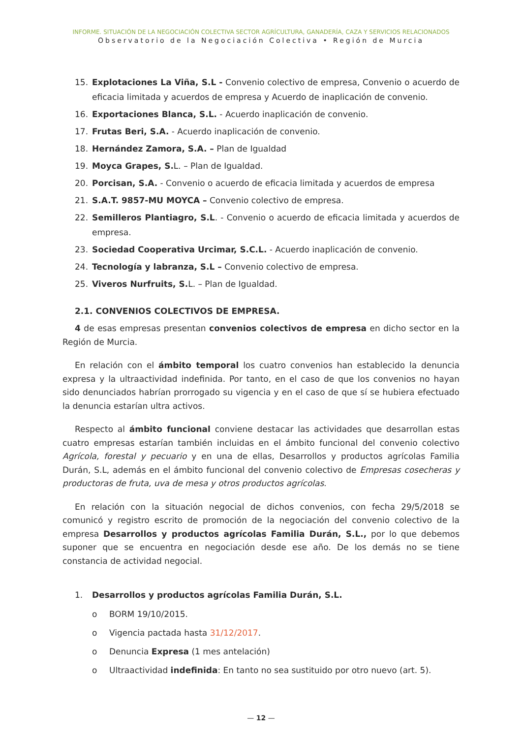INFORME. SITUACIÓN DE LA NEGOCIACIÓN COLECTIVA SECTOR AGRÍCULTURA, GANADERÍA, CAZA Y SERVICIOS RELACIONADOS
Observatorio de la Negociación Colectiva • Región de Murcia
15. Explotaciones La Viña, S.L - Convenio colectivo de empresa, Convenio o acuerdo de eficacia limitada y acuerdos de empresa y Acuerdo de inaplicación de convenio.
16. Exportaciones Blanca, S.L. - Acuerdo inaplicación de convenio.
17. Frutas Beri, S.A. - Acuerdo inaplicación de convenio.
18. Hernández Zamora, S.A. – Plan de Igualdad
19. Moyca Grapes, S. L. – Plan de Igualdad.
20. Porcisan, S.A. - Convenio o acuerdo de eficacia limitada y acuerdos de empresa
21. S.A.T. 9857-MU MOYCA – Convenio colectivo de empresa.
22. Semilleros Plantiagro, S.L. - Convenio o acuerdo de eficacia limitada y acuerdos de empresa.
23. Sociedad Cooperativa Urcimar, S.C.L. - Acuerdo inaplicación de convenio.
24. Tecnología y labranza, S.L – Convenio colectivo de empresa.
25. Viveros Nurfruits, S. L. – Plan de Igualdad.
2.1. CONVENIOS COLECTIVOS DE EMPRESA.
4 de esas empresas presentan convenios colectivos de empresa en dicho sector en la Región de Murcia.
En relación con el ámbito temporal los cuatro convenios han establecido la denuncia expresa y la ultraactividad indefinida. Por tanto, en el caso de que los convenios no hayan sido denunciados habrían prorrogado su vigencia y en el caso de que sí se hubiera efectuado la denuncia estarían ultra activos.
Respecto al ámbito funcional conviene destacar las actividades que desarrollan estas cuatro empresas estarían también incluidas en el ámbito funcional del convenio colectivo Agrícola, forestal y pecuario y en una de ellas, Desarrollos y productos agrícolas Familia Durán, S.L, además en el ámbito funcional del convenio colectivo de Empresas cosecheras y productoras de fruta, uva de mesa y otros productos agrícolas.
En relación con la situación negocial de dichos convenios, con fecha 29/5/2018 se comunicó y registro escrito de promoción de la negociación del convenio colectivo de la empresa Desarrollos y productos agrícolas Familia Durán, S.L., por lo que debemos suponer que se encuentra en negociación desde ese año. De los demás no se tiene constancia de actividad negocial.
1. Desarrollos y productos agrícolas Familia Durán, S.L.
o BORM 19/10/2015.
o Vigencia pactada hasta 31/12/2017.
o Denuncia Expresa (1 mes antelación)
o Ultraactividad indefinida: En tanto no sea sustituido por otro nuevo (art. 5).
— 12 —